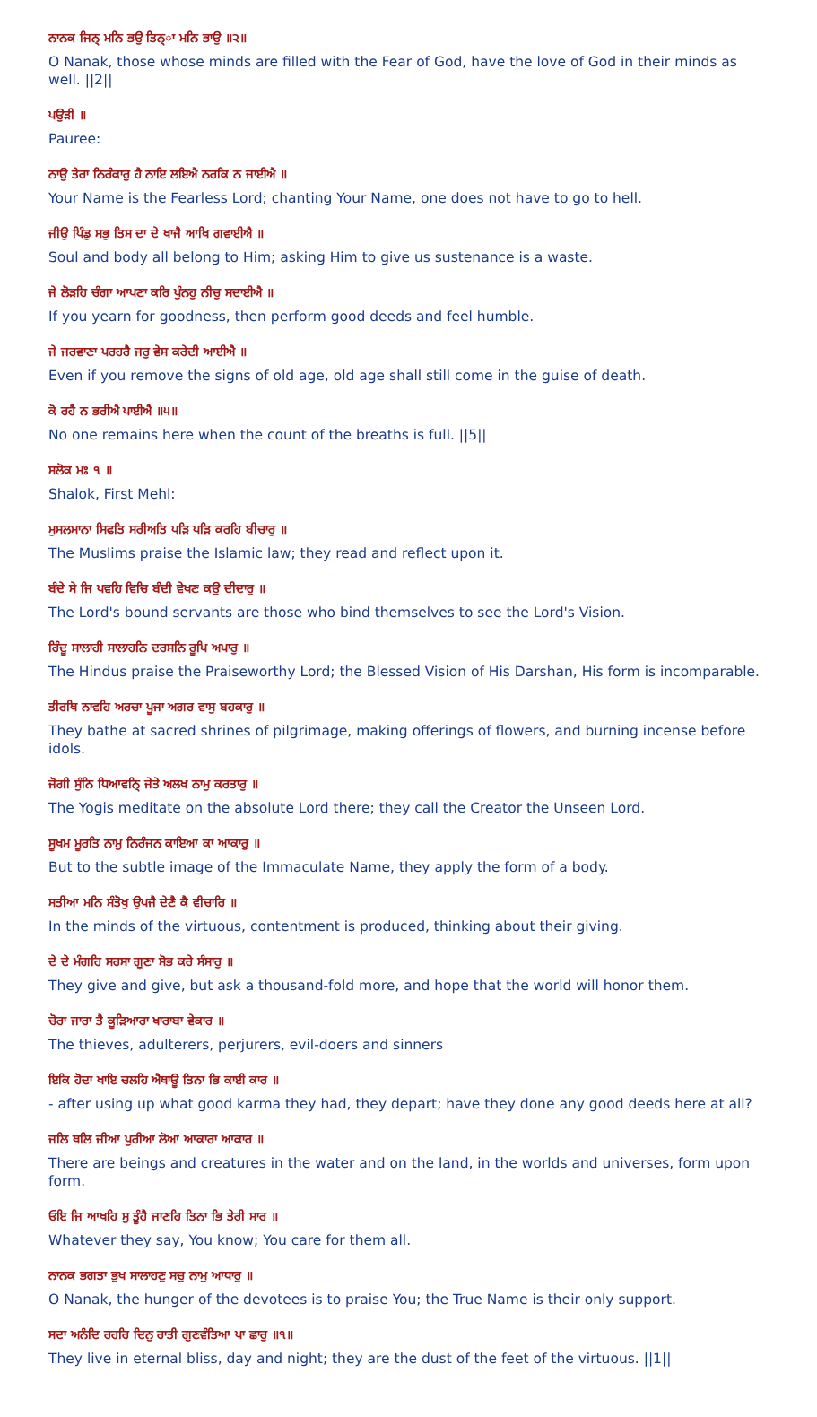ਨਾਨਕ ਜਿਨ੍ ਮਨਿ ਭਉ ਤਿਨ੍ਾ ਮਨਿ ਭਾਉ ॥੨॥
O Nanak, those whose minds are filled with the Fear of God, have the love of God in their minds as well. ||2||
ਪਉੜੀ ॥
Pauree:
ਨਾਉ ਤੇਰਾ ਨਿਰੰਕਾਰੁ ਹੈ ਨਾਇ ਲਇਐ ਨਰਕਿ ਨ ਜਾਈਐ ॥
Your Name is the Fearless Lord; chanting Your Name, one does not have to go to hell.
ਜੀਉ ਪਿੰਡੁ ਸਭੁ ਤਿਸ ਦਾ ਦੇ ਖਾਜੈ ਆਖਿ ਗਵਾਈਐ ॥
Soul and body all belong to Him; asking Him to give us sustenance is a waste.
ਜੇ ਲੋੜਹਿ ਚੰਗਾ ਆਪਣਾ ਕਰਿ ਪੁੰਨਹੁ ਨੀਚੁ ਸਦਾਈਐ ॥
If you yearn for goodness, then perform good deeds and feel humble.
ਜੇ ਜਰਵਾਣਾ ਪਰਹਰੈ ਜਰੁ ਵੇਸ ਕਰੇਦੀ ਆਈਐ ॥
Even if you remove the signs of old age, old age shall still come in the guise of death.
ਕੋ ਰਹੈ ਨ ਭਰੀਐ ਪਾਈਐ ॥੫॥
No one remains here when the count of the breaths is full. ||5||
ਸਲੋਕ ਮਃ ੧ ॥
Shalok, First Mehl:
ਮੁਸਲਮਾਨਾ ਸਿਫਤਿ ਸਰੀਅਤਿ ਪੜਿ ਪੜਿ ਕਰਹਿ ਬੀਚਾਰੁ ॥
The Muslims praise the Islamic law; they read and reflect upon it.
ਬੰਦੇ ਸੇ ਜਿ ਪਵਹਿ ਵਿਚਿ ਬੰਦੀ ਵੇਖਣ ਕਉ ਦੀਦਾਰੁ ॥
The Lord's bound servants are those who bind themselves to see the Lord's Vision.
ਹਿੰਦੂ ਸਾਲਾਹੀ ਸਾਲਾਹਨਿ ਦਰਸਨਿ ਰੂਪਿ ਅਪਾਰੁ ॥
The Hindus praise the Praiseworthy Lord; the Blessed Vision of His Darshan, His form is incomparable.
ਤੀਰਥਿ ਨਾਵਹਿ ਅਰਚਾ ਪੂਜਾ ਅਗਰ ਵਾਸੁ ਬਹਕਾਰੁ ॥
They bathe at sacred shrines of pilgrimage, making offerings of flowers, and burning incense before idols.
ਜੋਗੀ ਸੁੰਨਿ ਧਿਆਵਨਿ੍ ਜੇਤੇ ਅਲਖ ਨਾਮੁ ਕਰਤਾਰੁ ॥
The Yogis meditate on the absolute Lord there; they call the Creator the Unseen Lord.
ਸੂਖਮ ਮੂਰਤਿ ਨਾਮੁ ਨਿਰੰਜਨ ਕਾਇਆ ਕਾ ਆਕਾਰੁ ॥
But to the subtle image of the Immaculate Name, they apply the form of a body.
ਸਤੀਆ ਮਨਿ ਸੰਤੋਖੁ ਉਪਜੈ ਦੇਣੈ ਕੈ ਵੀਚਾਰਿ ॥
In the minds of the virtuous, contentment is produced, thinking about their giving.
ਦੇ ਦੇ ਮੰਗਹਿ ਸਹਸਾ ਗੂਣਾ ਸੋਭ ਕਰੇ ਸੰਸਾਰੁ ॥
They give and give, but ask a thousand-fold more, and hope that the world will honor them.
ਚੋਰਾ ਜਾਰਾ ਤੈ ਕੂੜਿਆਰਾ ਖਾਰਾਬਾ ਵੇਕਾਰ ॥
The thieves, adulterers, perjurers, evil-doers and sinners
ਇਕਿ ਹੋਦਾ ਖਾਇ ਚਲਹਿ ਐਥਾਊ ਤਿਨਾ ਭਿ ਕਾਈ ਕਾਰ ॥
- after using up what good karma they had, they depart; have they done any good deeds here at all?
ਜਲਿ ਥਲਿ ਜੀਆ ਪੁਰੀਆ ਲੋਆ ਆਕਾਰਾ ਆਕਾਰ ॥
There are beings and creatures in the water and on the land, in the worlds and universes, form upon form.
ਓਇ ਜਿ ਆਖਹਿ ਸੁ ਤੂੰਹੈ ਜਾਣਹਿ ਤਿਨਾ ਭਿ ਤੇਰੀ ਸਾਰ ॥
Whatever they say, You know; You care for them all.
ਨਾਨਕ ਭਗਤਾ ਭੁਖ ਸਾਲਾਹਣੁ ਸਚੁ ਨਾਮੁ ਆਧਾਰੁ ॥
O Nanak, the hunger of the devotees is to praise You; the True Name is their only support.
ਸਦਾ ਅਨੰਦਿ ਰਹਹਿ ਦਿਨੁ ਰਾਤੀ ਗੁਣਵੰਤਿਆ ਪਾ ਛਾਰੁ ॥੧॥
They live in eternal bliss, day and night; they are the dust of the feet of the virtuous. ||1||